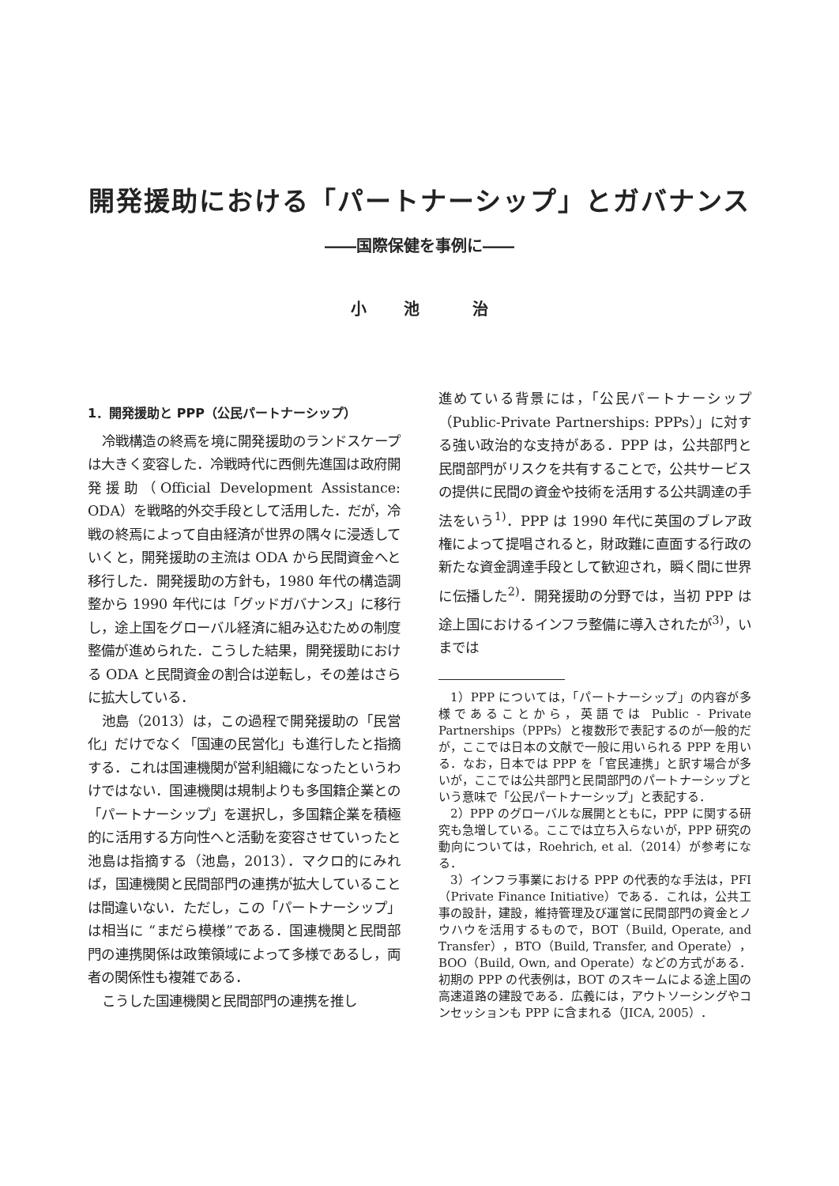開発援助における「パートナーシップ」とガバナンス
――国際保健を事例に――
小 池 　治
1．開発援助と PPP（公民パートナーシップ）
冷戦構造の終焉を境に開発援助のランドスケープは大きく変容した．冷戦時代に西側先進国は政府開発援助（Official Development Assistance: ODA）を戦略的外交手段として活用した．だが，冷戦の終焉によって自由経済が世界の隅々に浸透していくと，開発援助の主流は ODA から民間資金へと移行した．開発援助の方針も，1980 年代の構造調整から 1990 年代には「グッドガバナンス」に移行し，途上国をグローバル経済に組み込むための制度整備が進められた．こうした結果，開発援助における ODA と民間資金の割合は逆転し，その差はさらに拡大している．
池島（2013）は，この過程で開発援助の「民営化」だけでなく「国連の民営化」も進行したと指摘する．これは国連機関が営利組織になったというわけではない．国連機関は規制よりも多国籍企業との「パートナーシップ」を選択し，多国籍企業を積極的に活用する方向性へと活動を変容させていったと池島は指摘する（池島，2013）．マクロ的にみれば，国連機関と民間部門の連携が拡大していることは間違いない．ただし，この「パートナーシップ」は相当に “まだら模様”である．国連機関と民間部門の連携関係は政策領域によって多様であるし，両者の関係性も複雑である．
こうした国連機関と民間部門の連携を推し
進めている背景には，「公民パートナーシップ（Public-Private Partnerships: PPPs）」に対する強い政治的な支持がある．PPP は，公共部門と民間部門がリスクを共有することで，公共サービスの提供に民間の資金や技術を活用する公共調達の手法をいう<sup>1)</sup>．PPP は 1990 年代に英国のブレア政権によって提唱されると，財政難に直面する行政の新たな資金調達手段として歓迎され，瞬く間に世界に伝播した<sup>2)</sup>．開発援助の分野では，当初 PPP は途上国におけるインフラ整備に導入されたが<sup>3)</sup>，いまでは
1）PPP については，「パートナーシップ」の内容が多様であることから，英語では Public - Private Partnerships（PPPs）と複数形で表記するのが一般的だが，ここでは日本の文献で一般に用いられる PPP を用いる．なお，日本では PPP を「官民連携」と訳す場合が多いが，ここでは公共部門と民間部門のパートナーシップという意味で「公民パートナーシップ」と表記する．
2）PPP のグローバルな展開とともに，PPP に関する研究も急増している。ここでは立ち入らないが，PPP 研究の動向については，Roehrich, et al.（2014）が参考になる．
3）インフラ事業における PPP の代表的な手法は，PFI（Private Finance Initiative）である．これは，公共工事の設計，建設，維持管理及び運営に民間部門の資金とノウハウを活用するもので，BOT（Build, Operate, and Transfer），BTO（Build, Transfer, and Operate），BOO（Build, Own, and Operate）などの方式がある．初期の PPP の代表例は，BOT のスキームによる途上国の高速道路の建設である．広義には，アウトソーシングやコンセッションも PPP に含まれる（JICA, 2005）．